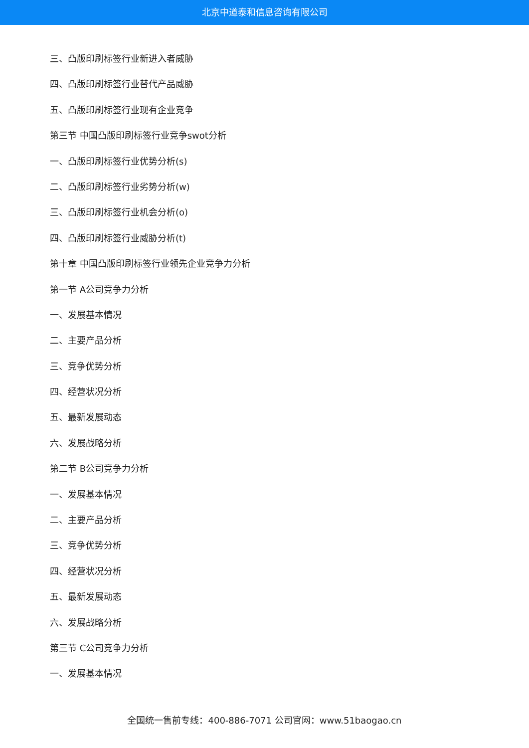北京中道泰和信息咨询有限公司
三、凸版印刷标签行业新进入者威胁
四、凸版印刷标签行业替代产品威胁
五、凸版印刷标签行业现有企业竞争
第三节 中国凸版印刷标签行业竞争swot分析
一、凸版印刷标签行业优势分析(s)
二、凸版印刷标签行业劣势分析(w)
三、凸版印刷标签行业机会分析(o)
四、凸版印刷标签行业威胁分析(t)
第十章 中国凸版印刷标签行业领先企业竞争力分析
第一节 A公司竞争力分析
一、发展基本情况
二、主要产品分析
三、竞争优势分析
四、经营状况分析
五、最新发展动态
六、发展战略分析
第二节 B公司竞争力分析
一、发展基本情况
二、主要产品分析
三、竞争优势分析
四、经营状况分析
五、最新发展动态
六、发展战略分析
第三节 C公司竞争力分析
一、发展基本情况
全国统一售前专线：400-886-7071 公司官网：www.51baogao.cn